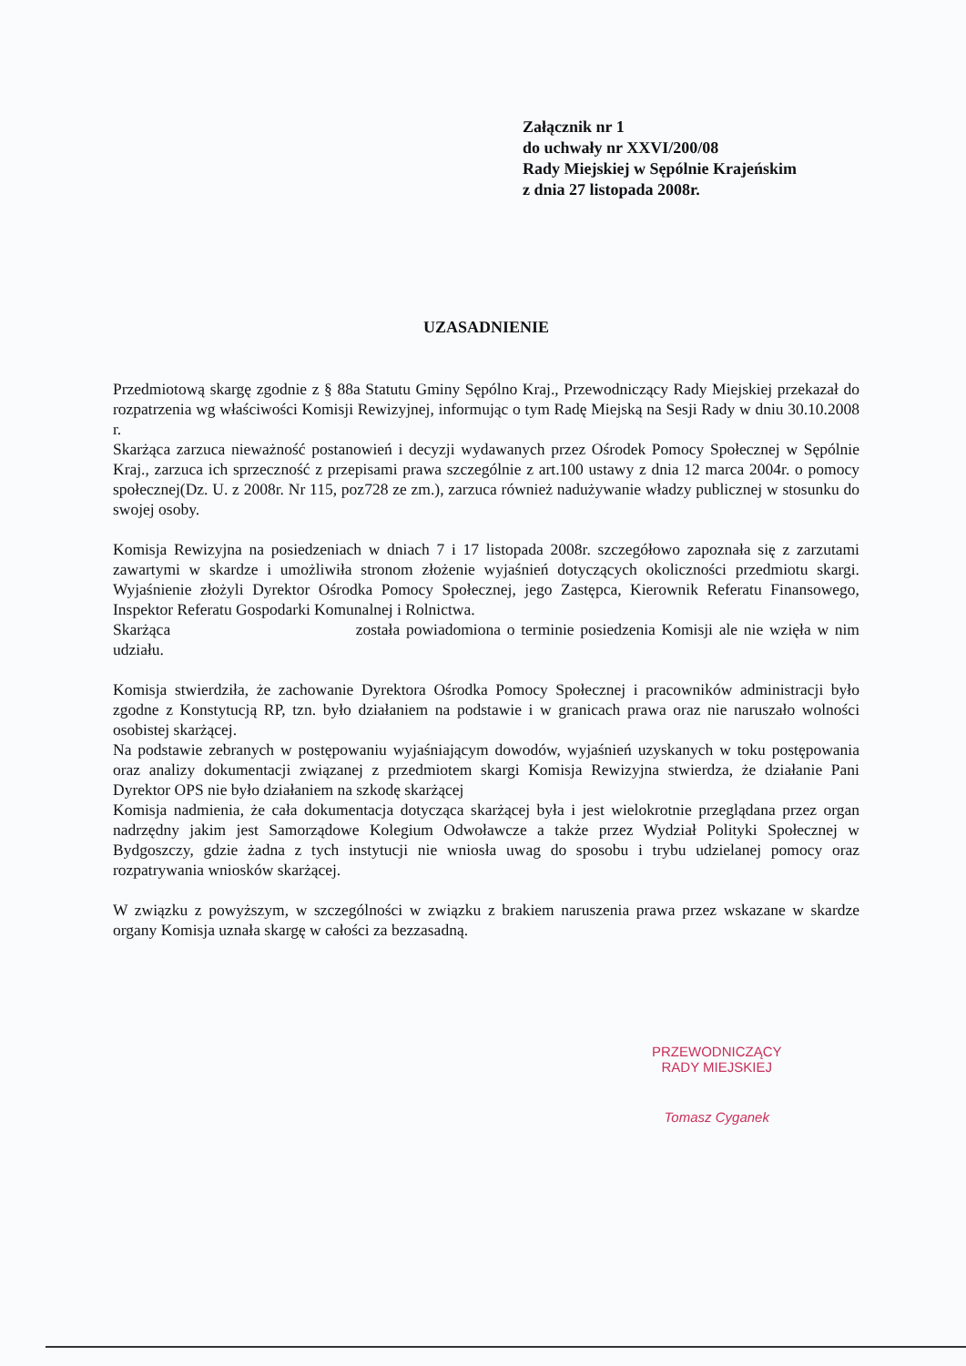Załącznik nr 1
do uchwały nr XXVI/200/08
Rady Miejskiej w Sępólnie Krajeńskim
z dnia 27 listopada 2008r.
UZASADNIENIE
Przedmiotową skargę zgodnie z § 88a Statutu Gminy Sępólno Kraj., Przewodniczący Rady Miejskiej przekazał do rozpatrzenia wg właściwości Komisji Rewizyjnej, informując o tym Radę Miejską na Sesji Rady w dniu 30.10.2008 r.
Skarżąca zarzuca nieważność postanowień i decyzji wydawanych przez Ośrodek Pomocy Społecznej w Sępólnie Kraj., zarzuca ich sprzeczność z przepisami prawa szczególnie z art.100 ustawy z dnia 12 marca 2004r. o pomocy społecznej(Dz. U. z 2008r. Nr 115, poz728 ze zm.), zarzuca również nadużywanie władzy publicznej w stosunku do swojej osoby.
Komisja Rewizyjna na posiedzeniach w dniach 7 i 17 listopada 2008r. szczegółowo zapoznała się z zarzutami zawartymi w skardze i umożliwiła stronom złożenie wyjaśnień dotyczących okoliczności przedmiotu skargi. Wyjaśnienie złożyli Dyrektor Ośrodka Pomocy Społecznej, jego Zastępca, Kierownik Referatu Finansowego, Inspektor Referatu Gospodarki Komunalnej i Rolnictwa.
Skarżąca została powiadomiona o terminie posiedzenia Komisji ale nie wzięła w nim udziału.
Komisja stwierdziła, że zachowanie Dyrektora Ośrodka Pomocy Społecznej i pracowników administracji było zgodne z Konstytucją RP, tzn. było działaniem na podstawie i w granicach prawa oraz nie naruszało wolności osobistej skarżącej.
Na podstawie zebranych w postępowaniu wyjaśniającym dowodów, wyjaśnień uzyskanych w toku postępowania oraz analizy dokumentacji związanej z przedmiotem skargi Komisja Rewizyjna stwierdza, że działanie Pani Dyrektor OPS nie było działaniem na szkodę skarżącej
Komisja nadmienia, że cała dokumentacja dotycząca skarżącej była i jest wielokrotnie przeglądana przez organ nadrzędny jakim jest Samorządowe Kolegium Odwoławcze a także przez Wydział Polityki Społecznej w Bydgoszczy, gdzie żadna z tych instytucji nie wniosła uwag do sposobu i trybu udzielanej pomocy oraz rozpatrywania wniosków skarżącej.
W związku z powyższym, w szczególności w związku z brakiem naruszenia prawa przez wskazane w skardze organy Komisja uznała skargę w całości za bezzasadną.
PRZEWODNICZĄCY
RADY MIEJSKIEJ
Tomasz Cyganek